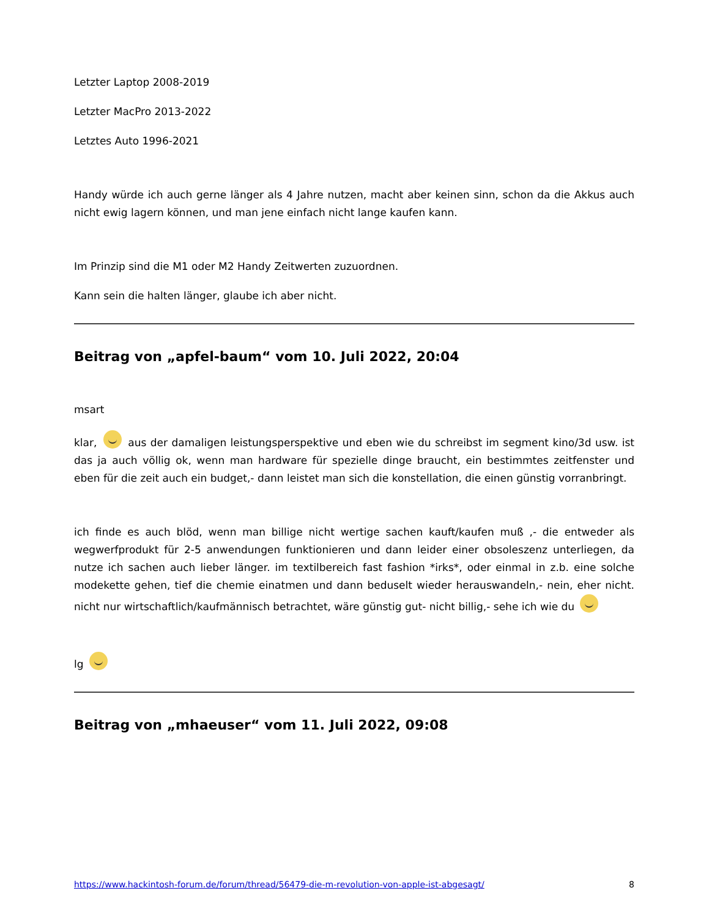Letzter Laptop 2008-2019
Letzter MacPro 2013-2022
Letztes Auto 1996-2021
Handy würde ich auch gerne länger als 4 Jahre nutzen, macht aber keinen sinn, schon da die Akkus auch nicht ewig lagern können, und man jene einfach nicht lange kaufen kann.
Im Prinzip sind die M1 oder M2 Handy Zeitwerten zuzuordnen.
Kann sein die halten länger, glaube ich aber nicht.
Beitrag von „apfel-baum“ vom 10. Juli 2022, 20:04
msart
klar, aus der damaligen leistungsperspektive und eben wie du schreibst im segment kino/3d usw. ist das ja auch völlig ok, wenn man hardware für spezielle dinge braucht, ein bestimmtes zeitfenster und eben für die zeit auch ein budget,- dann leistet man sich die konstellation, die einen günstig vorranbringt.
ich finde es auch blöd, wenn man billige nicht wertige sachen kauft/kaufen muß ,- die entweder als wegwerfprodukt für 2-5 anwendungen funktionieren und dann leider einer obsoleszenz unterliegen, da nutze ich sachen auch lieber länger. im textilbereich fast fashion *irks*, oder einmal in z.b. eine solche modekette gehen, tief die chemie einatmen und dann beduselt wieder herauswandeln,- nein, eher nicht. nicht nur wirtschaftlich/kaufmännisch betrachtet, wäre günstig gut- nicht billig,- sehe ich wie du
lg
Beitrag von „mhaeuser“ vom 11. Juli 2022, 09:08
https://www.hackintosh-forum.de/forum/thread/56479-die-m-revolution-von-apple-ist-abgesagt/ 8